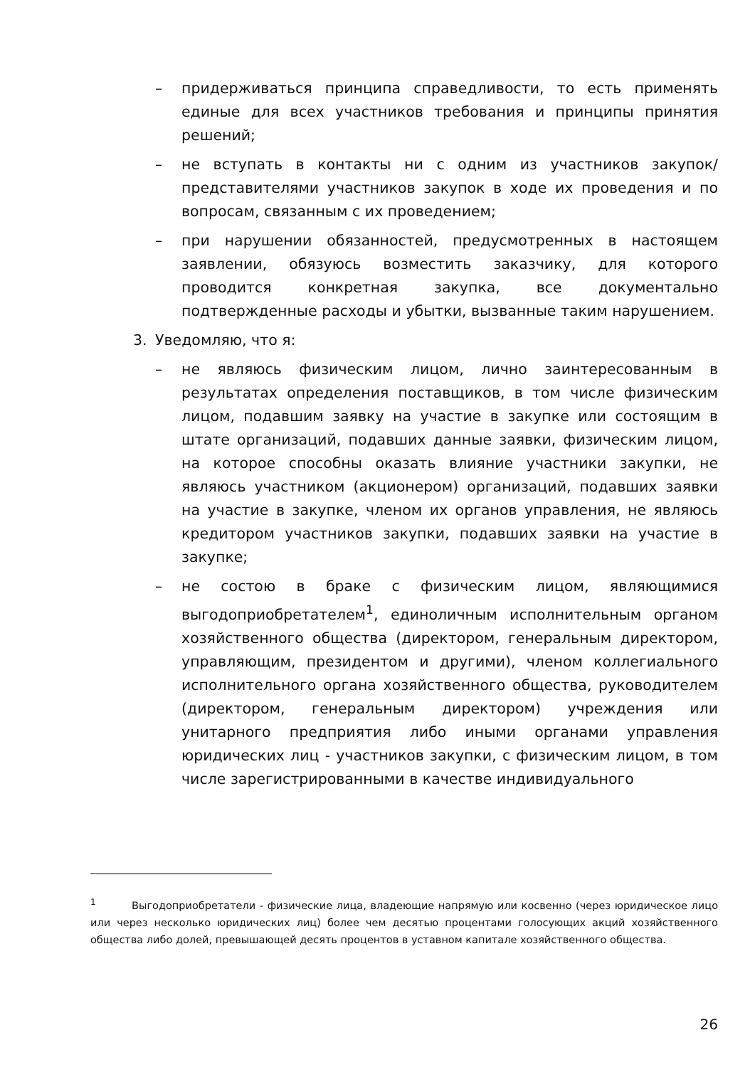– придерживаться принципа справедливости, то есть применять единые для всех участников требования и принципы принятия решений;
– не вступать в контакты ни с одним из участников закупок/представителями участников закупок в ходе их проведения и по вопросам, связанным с их проведением;
– при нарушении обязанностей, предусмотренных в настоящем заявлении, обязуюсь возместить заказчику, для которого проводится конкретная закупка, все документально подтвержденные расходы и убытки, вызванные таким нарушением.
3. Уведомляю, что я:
– не являюсь физическим лицом, лично заинтересованным в результатах определения поставщиков, в том числе физическим лицом, подавшим заявку на участие в закупке или состоящим в штате организаций, подавших данные заявки, физическим лицом, на которое способны оказать влияние участники закупки, не являюсь участником (акционером) организаций, подавших заявки на участие в закупке, членом их органов управления, не являюсь кредитором участников закупки, подавших заявки на участие в закупке;
– не состою в браке с физическим лицом, являющимися выгодоприобретателем<sup>1</sup>, единоличным исполнительным органом хозяйственного общества (директором, генеральным директором, управляющим, президентом и другими), членом коллегиального исполнительного органа хозяйственного общества, руководителем (директором, генеральным директором) учреждения или унитарного предприятия либо иными органами управления юридических лиц - участников закупки, с физическим лицом, в том числе зарегистрированными в качестве индивидуального
<sup>1</sup> Выгодоприобретатели - физические лица, владеющие напрямую или косвенно (через юридическое лицо или через несколько юридических лиц) более чем десятью процентами голосующих акций хозяйственного общества либо долей, превышающей десять процентов в уставном капитале хозяйственного общества.
26